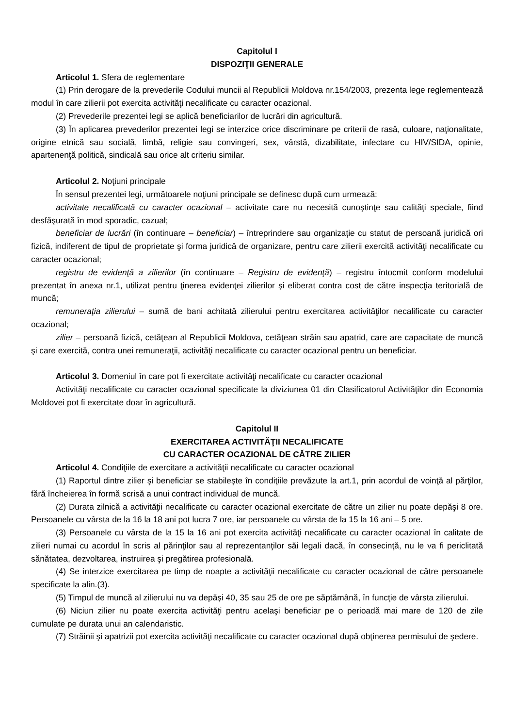Capitolul I
DISPOZIŢII GENERALE
Articolul 1. Sfera de reglementare
(1) Prin derogare de la prevederile Codului muncii al Republicii Moldova nr.154/2003, prezenta lege reglementează modul în care zilierii pot exercita activităţi necalificate cu caracter ocazional.
(2) Prevederile prezentei legi se aplică beneficiarilor de lucrări din agricultură.
(3) În aplicarea prevederilor prezentei legi se interzice orice discriminare pe criterii de rasă, culoare, naţionalitate, origine etnică sau socială, limbă, religie sau convingeri, sex, vârstă, dizabilitate, infectare cu HIV/SIDA, opinie, apartenenţă politică, sindicală sau orice alt criteriu similar.
Articolul 2. Noţiuni principale
În sensul prezentei legi, următoarele noţiuni principale se definesc după cum urmează:
activitate necalificată cu caracter ocazional – activitate care nu necesită cunoştinţe sau calităţi speciale, fiind desfăşurată în mod sporadic, cazual;
beneficiar de lucrări (în continuare – beneficiar) – întreprindere sau organizaţie cu statut de persoană juridică ori fizică, indiferent de tipul de proprietate şi forma juridică de organizare, pentru care zilierii exercită activităţi necalificate cu caracter ocazional;
registru de evidenţă a zilierilor (în continuare – Registru de evidenţă) – registru întocmit conform modelului prezentat în anexa nr.1, utilizat pentru ţinerea evidenţei zilierilor şi eliberat contra cost de către inspecţia teritorială de muncă;
remuneraţia zilierului – sumă de bani achitată zilierului pentru exercitarea activităţilor necalificate cu caracter ocazional;
zilier – persoană fizică, cetăţean al Republicii Moldova, cetăţean străin sau apatrid, care are capacitate de muncă şi care exercită, contra unei remuneraţii, activităţi necalificate cu caracter ocazional pentru un beneficiar.
Articolul 3. Domeniul în care pot fi exercitate activităţi necalificate cu caracter ocazional
Activităţi necalificate cu caracter ocazional specificate la diviziunea 01 din Clasificatorul Activităţilor din Economia Moldovei pot fi exercitate doar în agricultură.
Capitolul II
EXERCITAREA ACTIVITĂŢII NECALIFICATE
CU CARACTER OCAZIONAL DE CĂTRE ZILIER
Articolul 4. Condiţiile de exercitare a activităţii necalificate cu caracter ocazional
(1) Raportul dintre zilier şi beneficiar se stabileşte în condiţiile prevăzute la art.1, prin acordul de voinţă al părţilor, fără încheierea în formă scrisă a unui contract individual de muncă.
(2) Durata zilnică a activităţii necalificate cu caracter ocazional exercitate de către un zilier nu poate depăşi 8 ore. Persoanele cu vârsta de la 16 la 18 ani pot lucra 7 ore, iar persoanele cu vârsta de la 15 la 16 ani – 5 ore.
(3) Persoanele cu vârsta de la 15 la 16 ani pot exercita activităţi necalificate cu caracter ocazional în calitate de zilieri numai cu acordul în scris al părinţilor sau al reprezentanţilor săi legali dacă, în consecinţă, nu le va fi periclitată sănătatea, dezvoltarea, instruirea şi pregătirea profesională.
(4) Se interzice exercitarea pe timp de noapte a activităţii necalificate cu caracter ocazional de către persoanele specificate la alin.(3).
(5) Timpul de muncă al zilierului nu va depăşi 40, 35 sau 25 de ore pe săptămână, în funcţie de vârsta zilierului.
(6) Niciun zilier nu poate exercita activităţi pentru acelaşi beneficiar pe o perioadă mai mare de 120 de zile cumulate pe durata unui an calendaristic.
(7) Străinii şi apatrizii pot exercita activităţi necalificate cu caracter ocazional după obţinerea permisului de şedere.